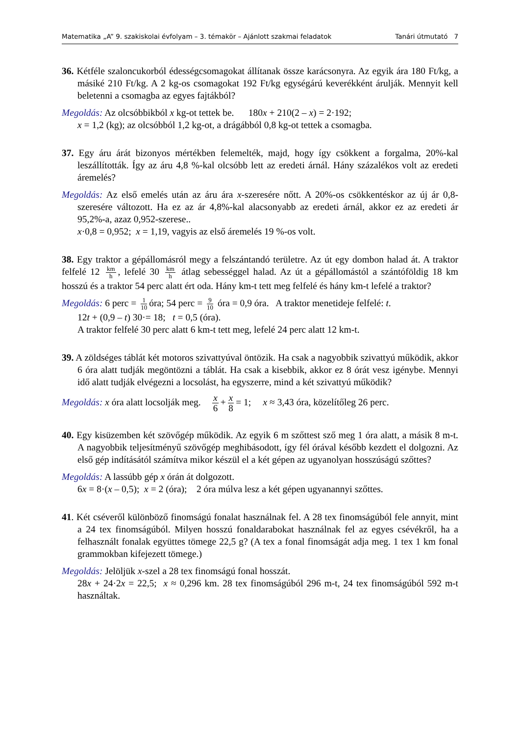Matematika „A” 9. szakiskolai évfolyam – 3. témakör – Ajánlott szakmai feladatok Tanári útmutató 7
36. Kétféle szaloncukorból édességcsomagokat állítanak össze karácsonyra. Az egyik ára 180 Ft/kg, a másiké 210 Ft/kg. A 2 kg-os csomagokat 192 Ft/kg egységárú keverékként árulják. Mennyit kell beletenni a csomagba az egyes fajtákból?
Megoldás: Az olcsóbbikból x kg-ot tettek be. 180x + 210(2 – x) = 2·192;
x = 1,2 (kg); az olcsóbból 1,2 kg-ot, a drágábból 0,8 kg-ot tettek a csomagba.
37. Egy áru árát bizonyos mértékben felemelték, majd, hogy így csökkent a forgalma, 20%-kal leszállították. Így az áru 4,8 %-kal olcsóbb lett az eredeti árnál. Hány százalékos volt az eredeti áremelés?
Megoldás: Az első emelés után az áru ára x-szeresére nőtt. A 20%-os csökkentéskor az új ár 0,8-szeresére változott. Ha ez az ár 4,8%-kal alacsonyabb az eredeti árnál, akkor ez az eredeti ár 95,2%-a, azaz 0,952-szerese..
x·0,8 = 0,952; x = 1,19, vagyis az első áremelés 19 %-os volt.
38. Egy traktor a gépállomásról megy a felszántandó területre. Az út egy dombon halad át. A traktor felfelé 12 km h, lefelé 30 km h átlag sebességgel halad. Az út a gépállomástól a szántóföldig 18 km hosszú és a traktor 54 perc alatt ért oda. Hány km-t tett meg felfelé és hány km-t lefelé a traktor?
Megoldás: 6 perc = 1 10 óra; 54 perc = 9 10 óra = 0,9 óra. A traktor menetideje felfelé: t.
12t + (0,9 – t) 30·= 18; t = 0,5 (óra).
A traktor felfelé 30 perc alatt 6 km-t tett meg, lefelé 24 perc alatt 12 km-t.
39. A zöldséges táblát két motoros szivattyúval öntözik. Ha csak a nagyobbik szivattyú működik, akkor 6 óra alatt tudják megöntözni a táblát. Ha csak a kisebbik, akkor ez 8 órát vesz igénybe. Mennyi idő alatt tudják elvégezni a locsolást, ha egyszerre, mind a két szivattyú működik?
Megoldás: x óra alatt locsolják meg. x 6 + x 8 = 1; x ≈ 3,43 óra, közelítőleg 26 perc.
40. Egy kisüzemben két szövőgép működik. Az egyik 6 m szőttest sző meg 1 óra alatt, a másik 8 m-t. A nagyobbik teljesítményű szövőgép meghibásodott, így fél órával később kezdett el dolgozni. Az első gép indításától számítva mikor készül el a két gépen az ugyanolyan hosszúságú szőttes?
Megoldás: A lassúbb gép x órán át dolgozott.
6x = 8·(x – 0,5); x = 2 (óra); 2 óra múlva lesz a két gépen ugyanannyi szőttes.
41. Két cséveről különböző finomságú fonalat használnak fel. A 28 tex finomságúból fele annyit, mint a 24 tex finomságúból. Milyen hosszú fonaldarabokat használnak fel az egyes csévékről, ha a felhasznált fonalak együttes tömege 22,5 g? (A tex a fonal finomságát adja meg. 1 tex 1 km fonal grammokban kifejezett tömege.)
Megoldás: Jelöljük x-szel a 28 tex finomságú fonal hosszát.
28x + 24·2x = 22,5; x ≈ 0,296 km. 28 tex finomságúból 296 m-t, 24 tex finomságúból 592 m-t használtak.